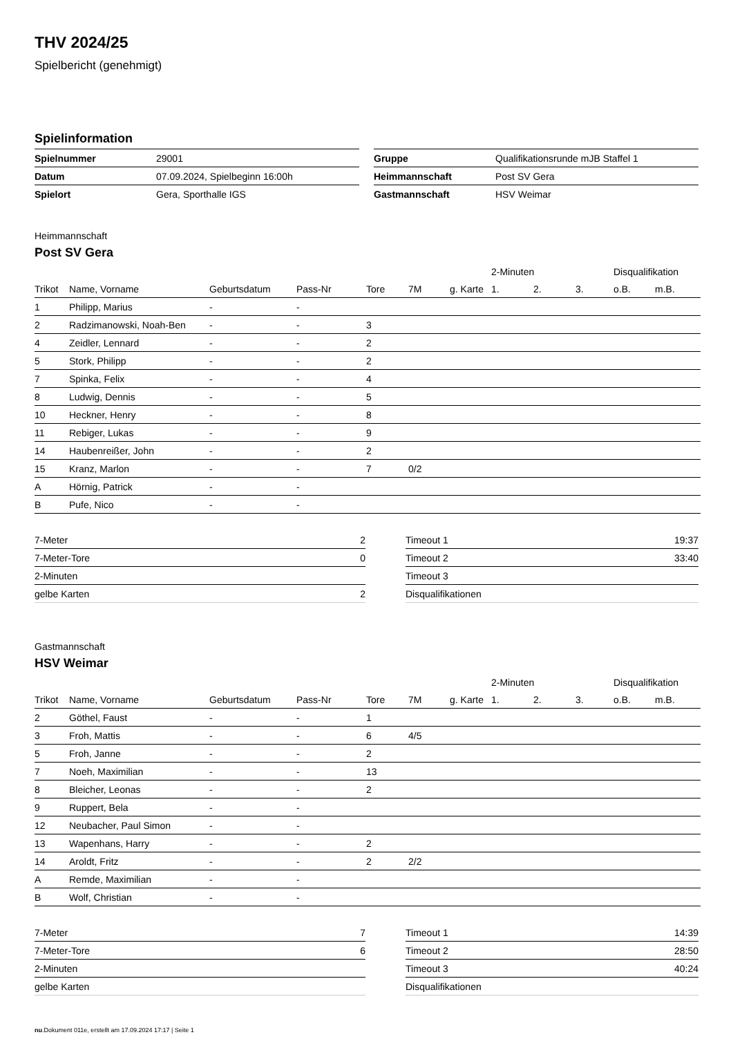THV 2024/25
Spielbericht (genehmigt)
Spielinformation
| Spielnummer | 29001 |
| Datum | 07.09.2024, Spielbeginn 16:00h |
| Spielort | Gera, Sporthalle IGS |
| Gruppe | Qualifikationsrunde mJB Staffel 1 |
| Heimmannschaft | Post SV Gera |
| Gastmannschaft | HSV Weimar |
Heimmannschaft
Post SV Gera
| | | | | | | | 2-Minuten | | | Disqualifikation | |
| --- | --- | --- | --- | --- | --- | --- | --- | --- | --- | --- | --- |
| Trikot | Name, Vorname | Geburtsdatum | Pass-Nr | Tore | 7M | g. Karte | 1. | 2. | 3. | o.B. | m.B. |
| 1 | Philipp, Marius | - | - | | | | | | | | |
| 2 | Radzimanowski, Noah-Ben | - | - | 3 | | | | | | | |
| 4 | Zeidler, Lennard | - | - | 2 | | | | | | | |
| 5 | Stork, Philipp | - | - | 2 | | | | | | | |
| 7 | Spinka, Felix | - | - | 4 | | | | | | | |
| 8 | Ludwig, Dennis | - | - | 5 | | | | | | | |
| 10 | Heckner, Henry | - | - | 8 | | | | | | | |
| 11 | Rebiger, Lukas | - | - | 9 | | | | | | | |
| 14 | Haubenreißer, John | - | - | 2 | | | | | | | |
| 15 | Kranz, Marlon | - | - | 7 | 0/2 | | | | | | |
| A | Hörnig, Patrick | - | - | | | | | | | | |
| B | Pufe, Nico | - | - | | | | | | | | |
| 7-Meter | 2 |
| 7-Meter-Tore | 0 |
| 2-Minuten | |
| gelbe Karten | 2 |
| Timeout 1 | 19:37 |
| Timeout 2 | 33:40 |
| Timeout 3 | |
| Disqualifikationen | |
Gastmannschaft
HSV Weimar
| | | | | | | | 2-Minuten | | | Disqualifikation | |
| --- | --- | --- | --- | --- | --- | --- | --- | --- | --- | --- | --- |
| Trikot | Name, Vorname | Geburtsdatum | Pass-Nr | Tore | 7M | g. Karte | 1. | 2. | 3. | o.B. | m.B. |
| 2 | Göthel, Faust | - | - | 1 | | | | | | | |
| 3 | Froh, Mattis | - | - | 6 | 4/5 | | | | | | |
| 5 | Froh, Janne | - | - | 2 | | | | | | | |
| 7 | Noeh, Maximilian | - | - | 13 | | | | | | | |
| 8 | Bleicher, Leonas | - | - | 2 | | | | | | | |
| 9 | Ruppert, Bela | - | - | | | | | | | | |
| 12 | Neubacher, Paul Simon | - | - | | | | | | | | |
| 13 | Wapenhans, Harry | - | - | 2 | | | | | | | |
| 14 | Aroldt, Fritz | - | - | 2 | 2/2 | | | | | | |
| A | Remde, Maximilian | - | - | | | | | | | | |
| B | Wolf, Christian | - | - | | | | | | | | |
| 7-Meter | 7 |
| 7-Meter-Tore | 6 |
| 2-Minuten | |
| gelbe Karten | |
| Timeout 1 | 14:39 |
| Timeout 2 | 28:50 |
| Timeout 3 | 40:24 |
| Disqualifikationen | |
nu.Dokument 011e, erstellt am 17.09.2024 17:17 | Seite 1